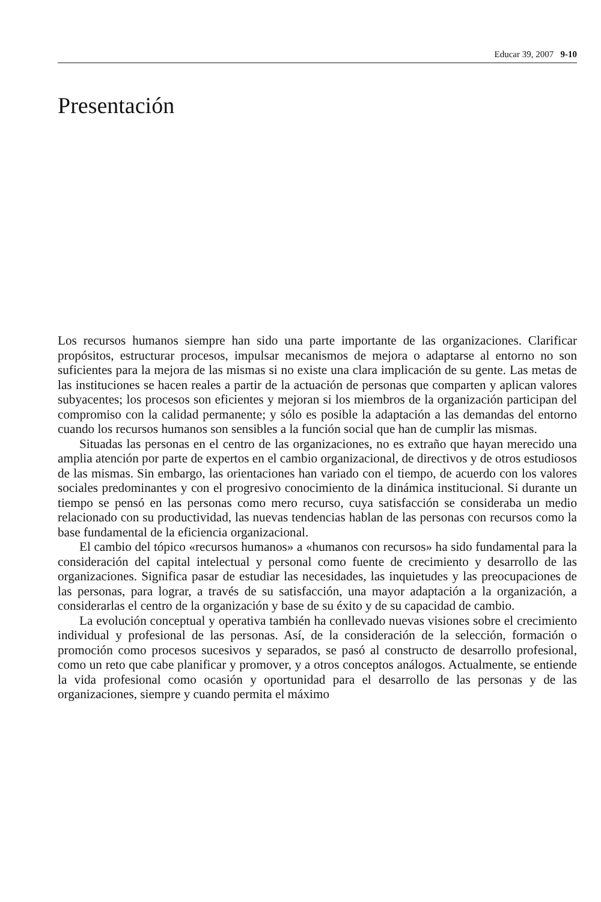Educar 39, 2007 9-10
Presentación
Los recursos humanos siempre han sido una parte importante de las organizaciones. Clarificar propósitos, estructurar procesos, impulsar mecanismos de mejora o adaptarse al entorno no son suficientes para la mejora de las mismas si no existe una clara implicación de su gente. Las metas de las instituciones se hacen reales a partir de la actuación de personas que comparten y aplican valores subyacentes; los procesos son eficientes y mejoran si los miembros de la organización participan del compromiso con la calidad permanente; y sólo es posible la adaptación a las demandas del entorno cuando los recursos humanos son sensibles a la función social que han de cumplir las mismas.
Situadas las personas en el centro de las organizaciones, no es extraño que hayan merecido una amplia atención por parte de expertos en el cambio organizacional, de directivos y de otros estudiosos de las mismas. Sin embargo, las orientaciones han variado con el tiempo, de acuerdo con los valores sociales predominantes y con el progresivo conocimiento de la dinámica institucional. Si durante un tiempo se pensó en las personas como mero recurso, cuya satisfacción se consideraba un medio relacionado con su productividad, las nuevas tendencias hablan de las personas con recursos como la base fundamental de la eficiencia organizacional.
El cambio del tópico «recursos humanos» a «humanos con recursos» ha sido fundamental para la consideración del capital intelectual y personal como fuente de crecimiento y desarrollo de las organizaciones. Significa pasar de estudiar las necesidades, las inquietudes y las preocupaciones de las personas, para lograr, a través de su satisfacción, una mayor adaptación a la organización, a considerarlas el centro de la organización y base de su éxito y de su capacidad de cambio.
La evolución conceptual y operativa también ha conllevado nuevas visiones sobre el crecimiento individual y profesional de las personas. Así, de la consideración de la selección, formación o promoción como procesos sucesivos y separados, se pasó al constructo de desarrollo profesional, como un reto que cabe planificar y promover, y a otros conceptos análogos. Actualmente, se entiende la vida profesional como ocasión y oportunidad para el desarrollo de las personas y de las organizaciones, siempre y cuando permita el máximo